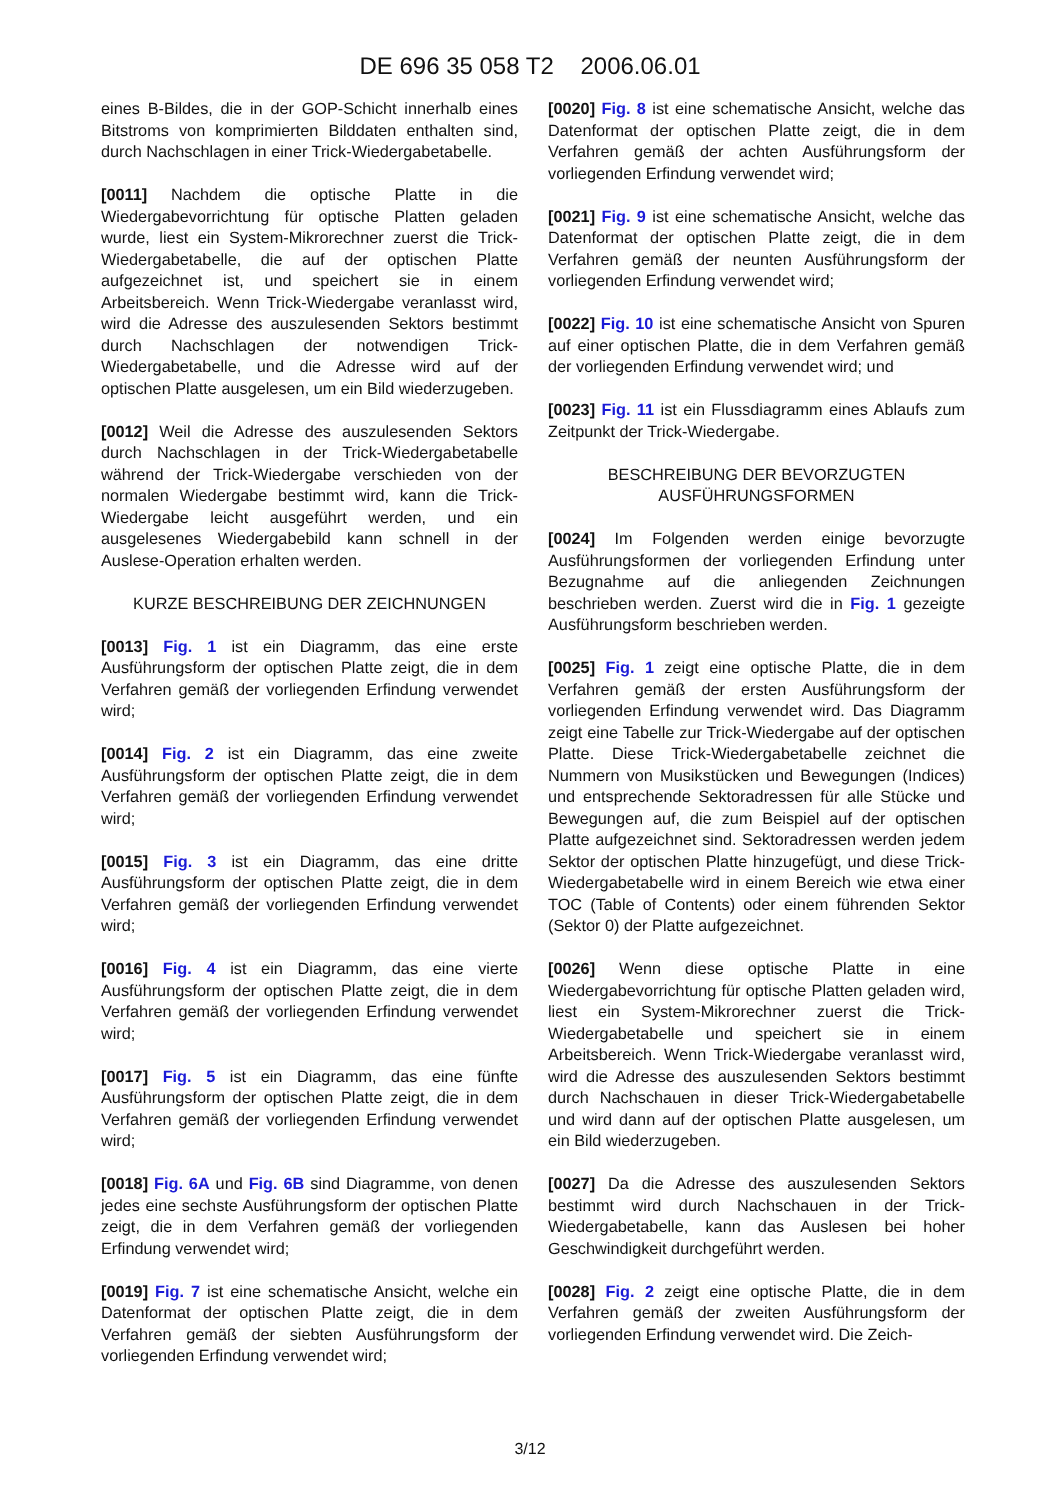DE 696 35 058 T2 2006.06.01
eines B-Bildes, die in der GOP-Schicht innerhalb eines Bitstroms von komprimierten Bilddaten enthalten sind, durch Nachschlagen in einer Trick-Wiedergabetabelle.
[0011] Nachdem die optische Platte in die Wiedergabevorrichtung für optische Platten geladen wurde, liest ein System-Mikrorechner zuerst die Trick-Wiedergabetabelle, die auf der optischen Platte aufgezeichnet ist, und speichert sie in einem Arbeitsbereich. Wenn Trick-Wiedergabe veranlasst wird, wird die Adresse des auszulesenden Sektors bestimmt durch Nachschlagen der notwendigen Trick-Wiedergabetabelle, und die Adresse wird auf der optischen Platte ausgelesen, um ein Bild wiederzugeben.
[0012] Weil die Adresse des auszulesenden Sektors durch Nachschlagen in der Trick-Wiedergabetabelle während der Trick-Wiedergabe verschieden von der normalen Wiedergabe bestimmt wird, kann die Trick-Wiedergabe leicht ausgeführt werden, und ein ausgelesenes Wiedergabebild kann schnell in der Auslese-Operation erhalten werden.
KURZE BESCHREIBUNG DER ZEICHNUNGEN
[0013] Fig. 1 ist ein Diagramm, das eine erste Ausführungsform der optischen Platte zeigt, die in dem Verfahren gemäß der vorliegenden Erfindung verwendet wird;
[0014] Fig. 2 ist ein Diagramm, das eine zweite Ausführungsform der optischen Platte zeigt, die in dem Verfahren gemäß der vorliegenden Erfindung verwendet wird;
[0015] Fig. 3 ist ein Diagramm, das eine dritte Ausführungsform der optischen Platte zeigt, die in dem Verfahren gemäß der vorliegenden Erfindung verwendet wird;
[0016] Fig. 4 ist ein Diagramm, das eine vierte Ausführungsform der optischen Platte zeigt, die in dem Verfahren gemäß der vorliegenden Erfindung verwendet wird;
[0017] Fig. 5 ist ein Diagramm, das eine fünfte Ausführungsform der optischen Platte zeigt, die in dem Verfahren gemäß der vorliegenden Erfindung verwendet wird;
[0018] Fig. 6A und Fig. 6B sind Diagramme, von denen jedes eine sechste Ausführungsform der optischen Platte zeigt, die in dem Verfahren gemäß der vorliegenden Erfindung verwendet wird;
[0019] Fig. 7 ist eine schematische Ansicht, welche ein Datenformat der optischen Platte zeigt, die in dem Verfahren gemäß der siebten Ausführungsform der vorliegenden Erfindung verwendet wird;
[0020] Fig. 8 ist eine schematische Ansicht, welche das Datenformat der optischen Platte zeigt, die in dem Verfahren gemäß der achten Ausführungsform der vorliegenden Erfindung verwendet wird;
[0021] Fig. 9 ist eine schematische Ansicht, welche das Datenformat der optischen Platte zeigt, die in dem Verfahren gemäß der neunten Ausführungsform der vorliegenden Erfindung verwendet wird;
[0022] Fig. 10 ist eine schematische Ansicht von Spuren auf einer optischen Platte, die in dem Verfahren gemäß der vorliegenden Erfindung verwendet wird; und
[0023] Fig. 11 ist ein Flussdiagramm eines Ablaufs zum Zeitpunkt der Trick-Wiedergabe.
BESCHREIBUNG DER BEVORZUGTEN AUSFÜHRUNGSFORMEN
[0024] Im Folgenden werden einige bevorzugte Ausführungsformen der vorliegenden Erfindung unter Bezugnahme auf die anliegenden Zeichnungen beschrieben werden. Zuerst wird die in Fig. 1 gezeigte Ausführungsform beschrieben werden.
[0025] Fig. 1 zeigt eine optische Platte, die in dem Verfahren gemäß der ersten Ausführungsform der vorliegenden Erfindung verwendet wird. Das Diagramm zeigt eine Tabelle zur Trick-Wiedergabe auf der optischen Platte. Diese Trick-Wiedergabetabelle zeichnet die Nummern von Musikstücken und Bewegungen (Indices) und entsprechende Sektoradressen für alle Stücke und Bewegungen auf, die zum Beispiel auf der optischen Platte aufgezeichnet sind. Sektoradressen werden jedem Sektor der optischen Platte hinzugefügt, und diese Trick-Wiedergabetabelle wird in einem Bereich wie etwa einer TOC (Table of Contents) oder einem führenden Sektor (Sektor 0) der Platte aufgezeichnet.
[0026] Wenn diese optische Platte in eine Wiedergabevorrichtung für optische Platten geladen wird, liest ein System-Mikrorechner zuerst die Trick-Wiedergabetabelle und speichert sie in einem Arbeitsbereich. Wenn Trick-Wiedergabe veranlasst wird, wird die Adresse des auszulesenden Sektors bestimmt durch Nachschauen in dieser Trick-Wiedergabetabelle und wird dann auf der optischen Platte ausgelesen, um ein Bild wiederzugeben.
[0027] Da die Adresse des auszulesenden Sektors bestimmt wird durch Nachschauen in der Trick-Wiedergabetabelle, kann das Auslesen bei hoher Geschwindigkeit durchgeführt werden.
[0028] Fig. 2 zeigt eine optische Platte, die in dem Verfahren gemäß der zweiten Ausführungsform der vorliegenden Erfindung verwendet wird. Die Zeich-
3/12